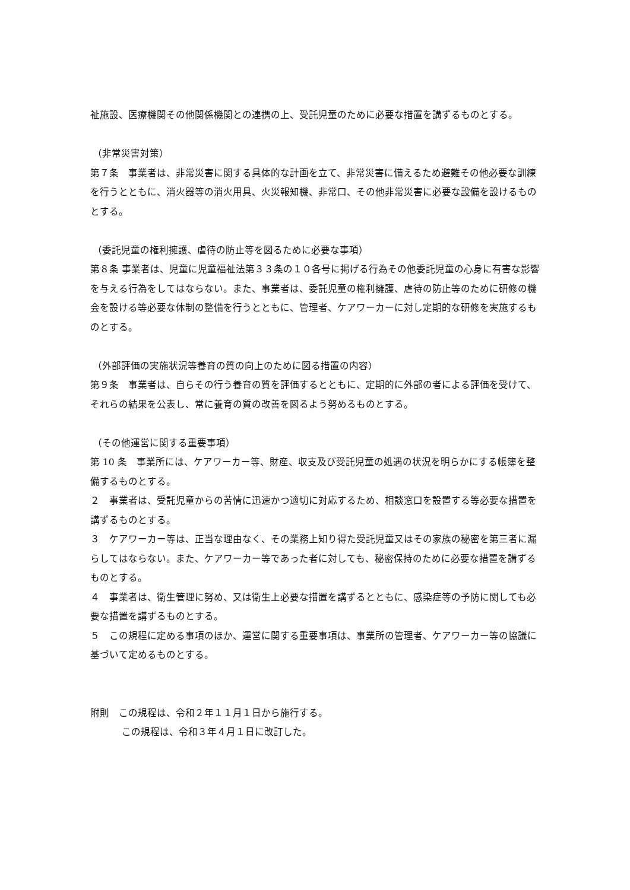祉施設、医療機関その他関係機関との連携の上、受託児童のために必要な措置を講ずるものとする。
（非常災害対策）
第７条　事業者は、非常災害に関する具体的な計画を立て、非常災害に備えるため避難その他必要な訓練を行うとともに、消火器等の消火用具、火災報知機、非常口、その他非常災害に必要な設備を設けるものとする。
（委託児童の権利擁護、虐待の防止等を図るために必要な事項）
第８条 事業者は、児童に児童福祉法第３３条の１０各号に掲げる行為その他委託児童の心身に有害な影響を与える行為をしてはならない。また、事業者は、委託児童の権利擁護、虐待の防止等のために研修の機会を設ける等必要な体制の整備を行うとともに、管理者、ケアワーカーに対し定期的な研修を実施するものとする。
（外部評価の実施状況等養育の質の向上のために図る措置の内容）
第９条　事業者は、自らその行う養育の質を評価するとともに、定期的に外部の者による評価を受けて、それらの結果を公表し、常に養育の質の改善を図るよう努めるものとする。
（その他運営に関する重要事項）
第 10 条　事業所には、ケアワーカー等、財産、収支及び受託児童の処遇の状況を明らかにする帳簿を整備するものとする。
２　事業者は、受託児童からの苦情に迅速かつ適切に対応するため、相談窓口を設置する等必要な措置を講ずるものとする。
３　ケアワーカー等は、正当な理由なく、その業務上知り得た受託児童又はその家族の秘密を第三者に漏らしてはならない。また、ケアワーカー等であった者に対しても、秘密保持のために必要な措置を講ずるものとする。
４　事業者は、衛生管理に努め、又は衛生上必要な措置を講ずるとともに、感染症等の予防に関しても必要な措置を講ずるものとする。
５　この規程に定める事項のほか、運営に関する重要事項は、事業所の管理者、ケアワーカー等の協議に基づいて定めるものとする。
附則　この規程は、令和２年１１月１日から施行する。
この規程は、令和３年４月１日に改訂した。